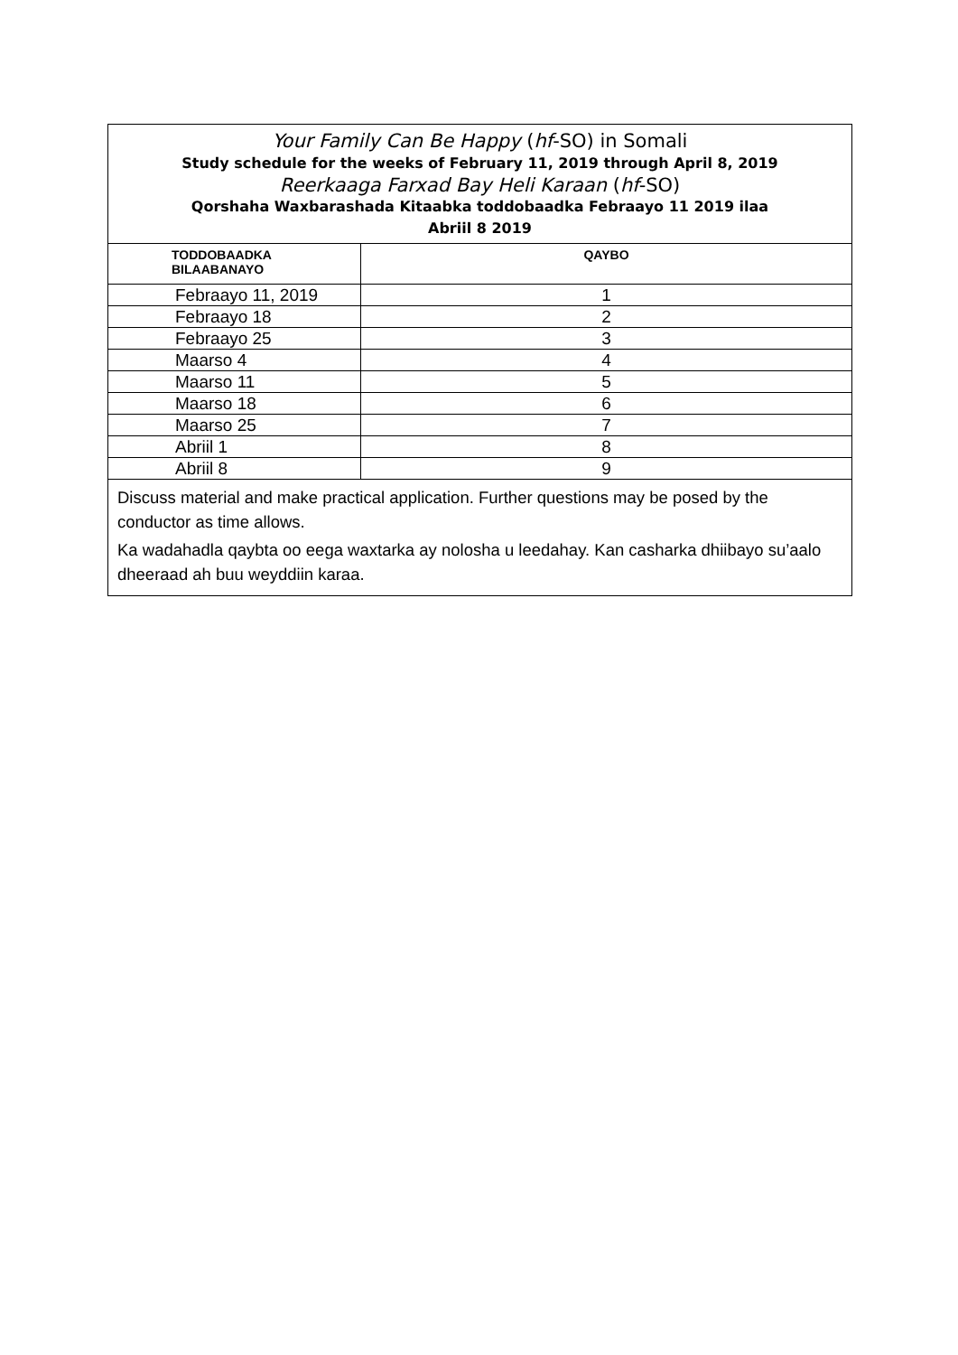| Your Family Can Be Happy ( hf -SO) in Somali Study schedule for the weeks of February 11, 2019 through April 8, 2019 Reerkaaga Farxad Bay Heli Karaan ( hf -SO) Qorshaha Waxbarashada Kitaabka toddobaadka Febraayo 11 2019 ilaa Abriil 8 2019 | |
| TODDOBAADKA BILAABANAYO | QAYBO |
| Febraayo 11, 2019 | 1 |
| Febraayo 18 | 2 |
| Febraayo 25 | 3 |
| Maarso 4 | 4 |
| Maarso 11 | 5 |
| Maarso 18 | 6 |
| Maarso 25 | 7 |
| Abriil 1 | 8 |
| Abriil 8 | 9 |
| Discuss material and make practical application. Further questions may be posed by the conductor as time allows. Ka wadahadla qaybta oo eega waxtarka ay nolosha u leedahay. Kan casharka dhiibayo su’aalo dheeraad ah buu weyddiin karaa. | |